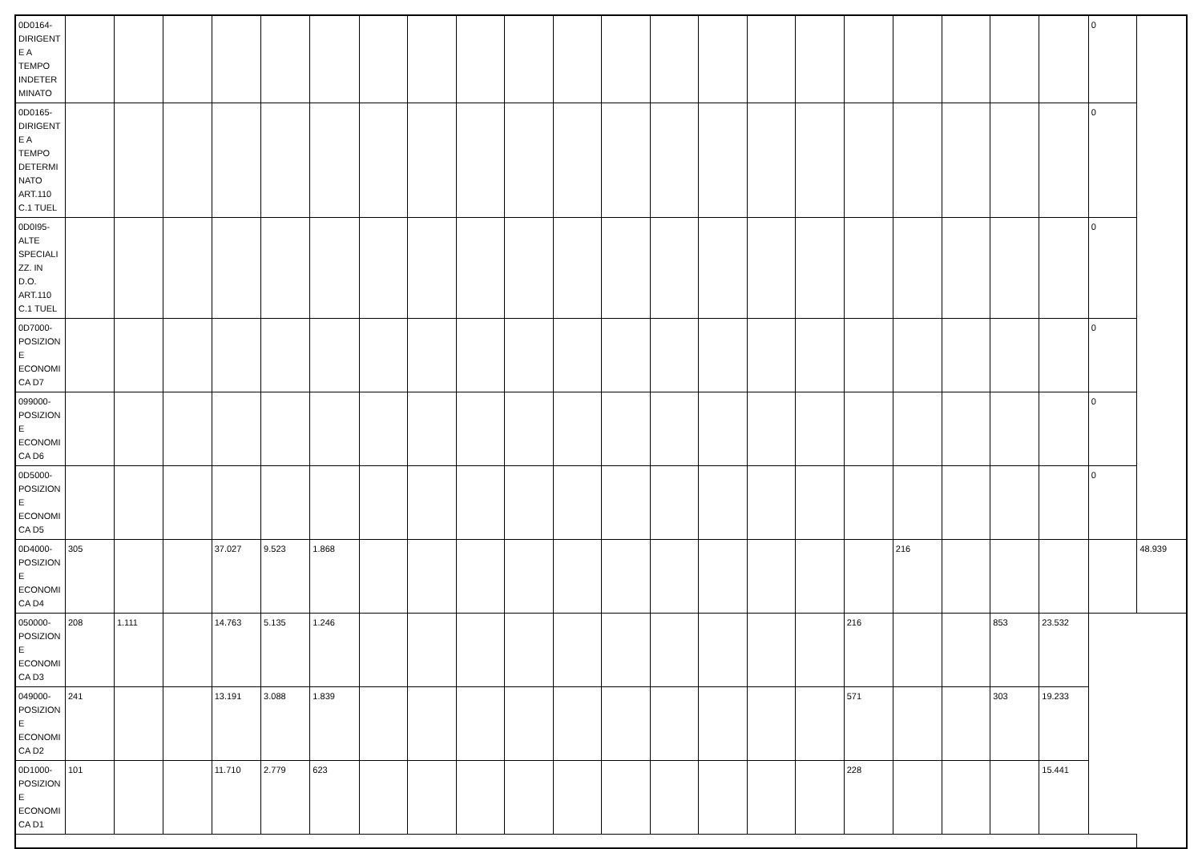| 0D0164- DIRIGENT E A TEMPO INDETER MINATO | | | | | | | | | | | | | | | | | | | | | | 0 | |
| 0D0165- DIRIGENT E A TEMPO DETERMI NATO ART.110 C.1 TUEL | | | | | | | | | | | | | | | | | | | | | | 0 | |
| 0D0I95- ALTE SPECIALI ZZ. IN D.O. ART.110 C.1 TUEL | | | | | | | | | | | | | | | | | | | | | | 0 | |
| 0D7000- POSIZION E ECONOMI CA D7 | | | | | | | | | | | | | | | | | | | | | | 0 | |
| 099000- POSIZION E ECONOMI CA D6 | | | | | | | | | | | | | | | | | | | | | | 0 | |
| 0D5000- POSIZION E ECONOMI CA D5 | | | | | | | | | | | | | | | | | | | | | | 0 | |
| 0D4000- POSIZION E ECONOMI CA D4 | 305 | | | 37.027 | 9.523 | 1.868 | | | | | | | | | | | | 216 | | | | | 48.939 |
| 050000- POSIZION E ECONOMI CA D3 | 208 | 1.111 | | 14.763 | 5.135 | 1.246 | | | | | | | | | | | 216 | | | 853 | 23.532 | | |
| 049000- POSIZION E ECONOMI CA D2 | 241 | | | 13.191 | 3.088 | 1.839 | | | | | | | | | | | 571 | | | 303 | 19.233 | | |
| 0D1000- POSIZION E ECONOMI CA D1 | 101 | | | 11.710 | 2.779 | 623 | | | | | | | | | | | 228 | | | | 15.441 | | |